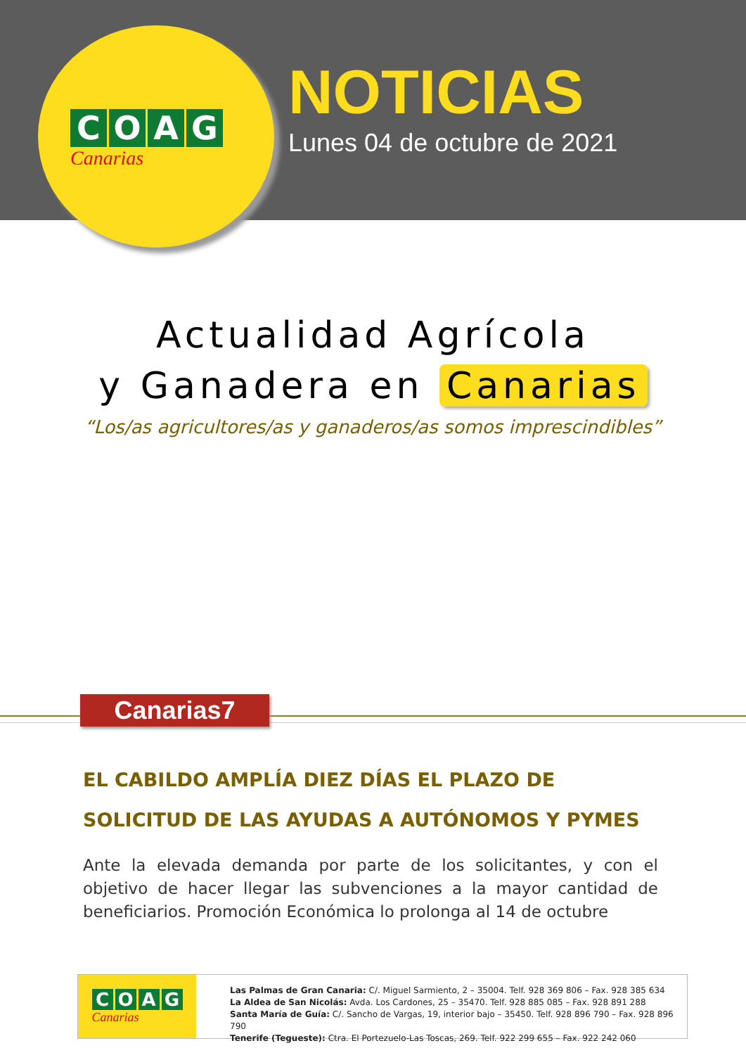COAG
Canarias
NOTICIAS
Lunes 04 de octubre de 2021
Actualidad Agrícola
y Ganadera en Canarias
“Los/as agricultores/as y ganaderos/as somos imprescindibles”
Canarias7
EL CABILDO AMPLÍA DIEZ DÍAS EL PLAZO DE SOLICITUD DE LAS AYUDAS A AUTÓNOMOS Y PYMES
Ante la elevada demanda por parte de los solicitantes, y con el objetivo de hacer llegar las subvenciones a la mayor cantidad de beneficiarios. Promoción Económica lo prolonga al 14 de octubre
COAG
Canarias
Las Palmas de Gran Canaria: C/. Miguel Sarmiento, 2 – 35004. Telf. 928 369 806 – Fax. 928 385 634
La Aldea de San Nicolás: Avda. Los Cardones, 25 – 35470. Telf. 928 885 085 – Fax. 928 891 288
Santa María de Guía: C/. Sancho de Vargas, 19, interior bajo – 35450. Telf. 928 896 790 – Fax. 928 896 790
Tenerife (Tegueste): Ctra. El Portezuelo-Las Toscas, 269. Telf. 922 299 655 – Fax. 922 242 060